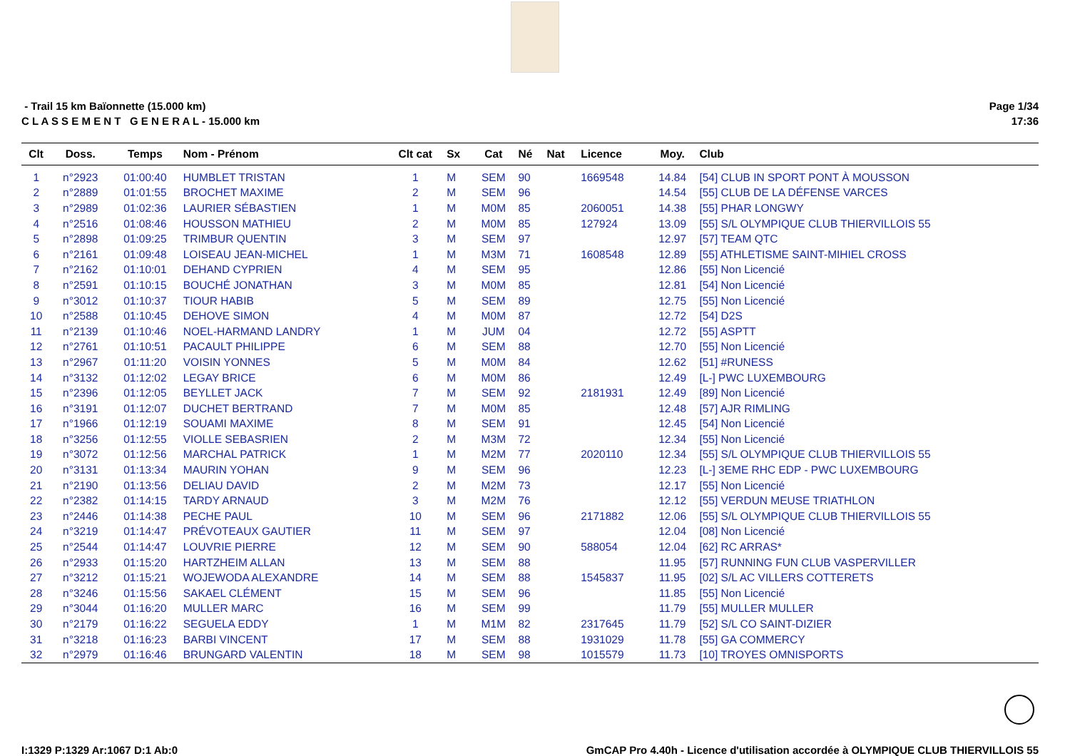- Trail 15 km Baïonnette (15.000 km)
C L A S S E M E N T G E N E R A L - 15.000 km
Page 1/34
17:36
| Clt | Doss. | Temps | Nom - Prénom | Clt cat | Sx | Cat | Né | Nat | Licence | Moy. | Club |
| --- | --- | --- | --- | --- | --- | --- | --- | --- | --- | --- | --- |
| 1 | n°2923 | 01:00:40 | HUMBLET TRISTAN | 1 | M | SEM | 90 | | 1669548 | 14.84 | [54] CLUB IN SPORT PONT À MOUSSON |
| 2 | n°2889 | 01:01:55 | BROCHET MAXIME | 2 | M | SEM | 96 | | | 14.54 | [55] CLUB DE LA DÉFENSE VARCES |
| 3 | n°2989 | 01:02:36 | LAURIER SÉBASTIEN | 1 | M | M0M | 85 | | 2060051 | 14.38 | [55] PHAR LONGWY |
| 4 | n°2516 | 01:08:46 | HOUSSON MATHIEU | 2 | M | M0M | 85 | | 127924 | 13.09 | [55] S/L OLYMPIQUE CLUB THIERVILLOIS 55 |
| 5 | n°2898 | 01:09:25 | TRIMBUR QUENTIN | 3 | M | SEM | 97 | | | 12.97 | [57] TEAM QTC |
| 6 | n°2161 | 01:09:48 | LOISEAU JEAN-MICHEL | 1 | M | M3M | 71 | | 1608548 | 12.89 | [55] ATHLETISME SAINT-MIHIEL CROSS |
| 7 | n°2162 | 01:10:01 | DEHAND CYPRIEN | 4 | M | SEM | 95 | | | 12.86 | [55] Non Licencié |
| 8 | n°2591 | 01:10:15 | BOUCHÉ JONATHAN | 3 | M | M0M | 85 | | | 12.81 | [54] Non Licencié |
| 9 | n°3012 | 01:10:37 | TIOUR HABIB | 5 | M | SEM | 89 | | | 12.75 | [55] Non Licencié |
| 10 | n°2588 | 01:10:45 | DEHOVE SIMON | 4 | M | M0M | 87 | | | 12.72 | [54] D2S |
| 11 | n°2139 | 01:10:46 | NOEL-HARMAND LANDRY | 1 | M | JUM | 04 | | | 12.72 | [55] ASPTT |
| 12 | n°2761 | 01:10:51 | PACAULT PHILIPPE | 6 | M | SEM | 88 | | | 12.70 | [55] Non Licencié |
| 13 | n°2967 | 01:11:20 | VOISIN YONNES | 5 | M | M0M | 84 | | | 12.62 | [51] #RUNESS |
| 14 | n°3132 | 01:12:02 | LEGAY BRICE | 6 | M | M0M | 86 | | | 12.49 | [L-] PWC LUXEMBOURG |
| 15 | n°2396 | 01:12:05 | BEYLLET JACK | 7 | M | SEM | 92 | | 2181931 | 12.49 | [89] Non Licencié |
| 16 | n°3191 | 01:12:07 | DUCHET BERTRAND | 7 | M | M0M | 85 | | | 12.48 | [57] AJR RIMLING |
| 17 | n°1966 | 01:12:19 | SOUAMI MAXIME | 8 | M | SEM | 91 | | | 12.45 | [54] Non Licencié |
| 18 | n°3256 | 01:12:55 | VIOLLE SEBASRIEN | 2 | M | M3M | 72 | | | 12.34 | [55] Non Licencié |
| 19 | n°3072 | 01:12:56 | MARCHAL PATRICK | 1 | M | M2M | 77 | | 2020110 | 12.34 | [55] S/L OLYMPIQUE CLUB THIERVILLOIS 55 |
| 20 | n°3131 | 01:13:34 | MAURIN YOHAN | 9 | M | SEM | 96 | | | 12.23 | [L-] 3EME RHC EDP - PWC LUXEMBOURG |
| 21 | n°2190 | 01:13:56 | DELIAU DAVID | 2 | M | M2M | 73 | | | 12.17 | [55] Non Licencié |
| 22 | n°2382 | 01:14:15 | TARDY ARNAUD | 3 | M | M2M | 76 | | | 12.12 | [55] VERDUN MEUSE TRIATHLON |
| 23 | n°2446 | 01:14:38 | PECHE PAUL | 10 | M | SEM | 96 | | 2171882 | 12.06 | [55] S/L OLYMPIQUE CLUB THIERVILLOIS 55 |
| 24 | n°3219 | 01:14:47 | PRÉVOTEAUX GAUTIER | 11 | M | SEM | 97 | | | 12.04 | [08] Non Licencié |
| 25 | n°2544 | 01:14:47 | LOUVRIE PIERRE | 12 | M | SEM | 90 | | 588054 | 12.04 | [62] RC ARRAS* |
| 26 | n°2933 | 01:15:20 | HARTZHEIM ALLAN | 13 | M | SEM | 88 | | | 11.95 | [57] RUNNING FUN CLUB VASPERVILLER |
| 27 | n°3212 | 01:15:21 | WOJEWODA ALEXANDRE | 14 | M | SEM | 88 | | 1545837 | 11.95 | [02] S/L AC VILLERS COTTERETS |
| 28 | n°3246 | 01:15:56 | SAKAEL CLÉMENT | 15 | M | SEM | 96 | | | 11.85 | [55] Non Licencié |
| 29 | n°3044 | 01:16:20 | MULLER MARC | 16 | M | SEM | 99 | | | 11.79 | [55] MULLER MULLER |
| 30 | n°2179 | 01:16:22 | SEGUELA EDDY | 1 | M | M1M | 82 | | 2317645 | 11.79 | [52] S/L CO SAINT-DIZIER |
| 31 | n°3218 | 01:16:23 | BARBI VINCENT | 17 | M | SEM | 88 | | 1931029 | 11.78 | [55] GA COMMERCY |
| 32 | n°2979 | 01:16:46 | BRUNGARD VALENTIN | 18 | M | SEM | 98 | | 1015579 | 11.73 | [10] TROYES OMNISPORTS |
I:1329 P:1329 Ar:1067 D:1 Ab:0 GmCAP Pro 4.40h - Licence d'utilisation accordée à OLYMPIQUE CLUB THIERVILLOIS 55